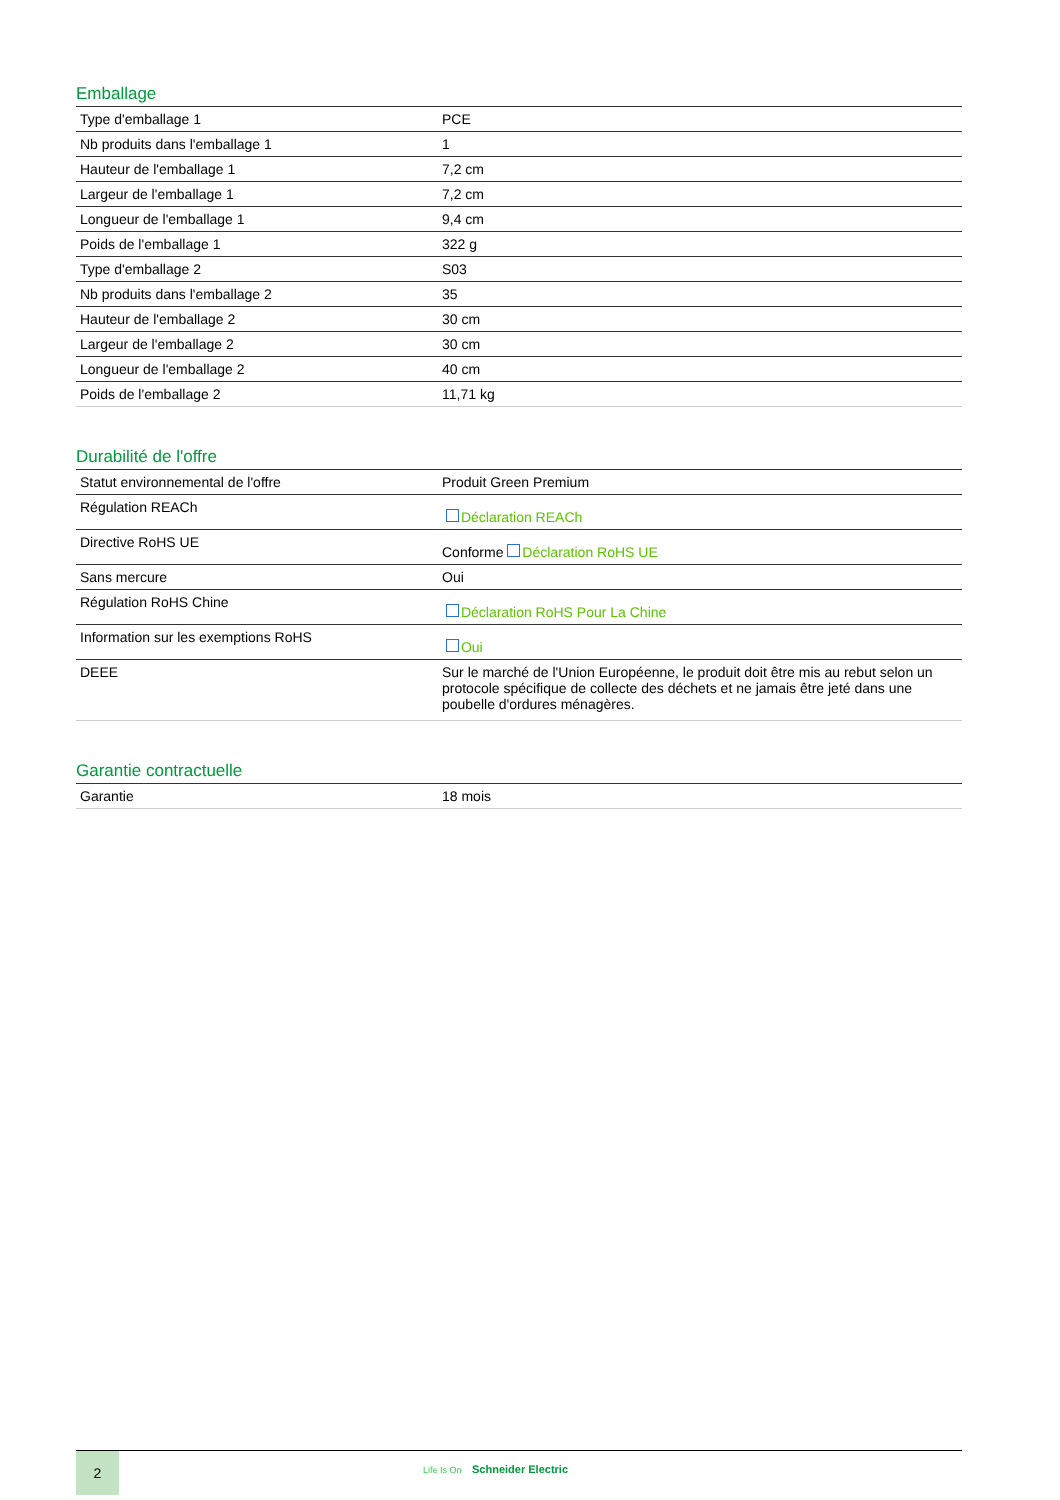Emballage
| Type d'emballage 1 | PCE |
| Nb produits dans l'emballage 1 | 1 |
| Hauteur de l'emballage 1 | 7,2 cm |
| Largeur de l'emballage 1 | 7,2 cm |
| Longueur de l'emballage 1 | 9,4 cm |
| Poids de l'emballage 1 | 322 g |
| Type d'emballage 2 | S03 |
| Nb produits dans l'emballage 2 | 35 |
| Hauteur de l'emballage 2 | 30 cm |
| Largeur de l'emballage 2 | 30 cm |
| Longueur de l'emballage 2 | 40 cm |
| Poids de l'emballage 2 | 11,71 kg |
Durabilité de l'offre
| Statut environnemental de l'offre | Produit Green Premium |
| Régulation REACh | Déclaration REACh |
| Directive RoHS UE | Conforme Déclaration RoHS UE |
| Sans mercure | Oui |
| Régulation RoHS Chine | Déclaration RoHS Pour La Chine |
| Information sur les exemptions RoHS | Oui |
| DEEE | Sur le marché de l'Union Européenne, le produit doit être mis au rebut selon un protocole spécifique de collecte des déchets et ne jamais être jeté dans une poubelle d'ordures ménagères. |
Garantie contractuelle
| Garantie | 18 mois |
2
Life Is On Schneider Electric